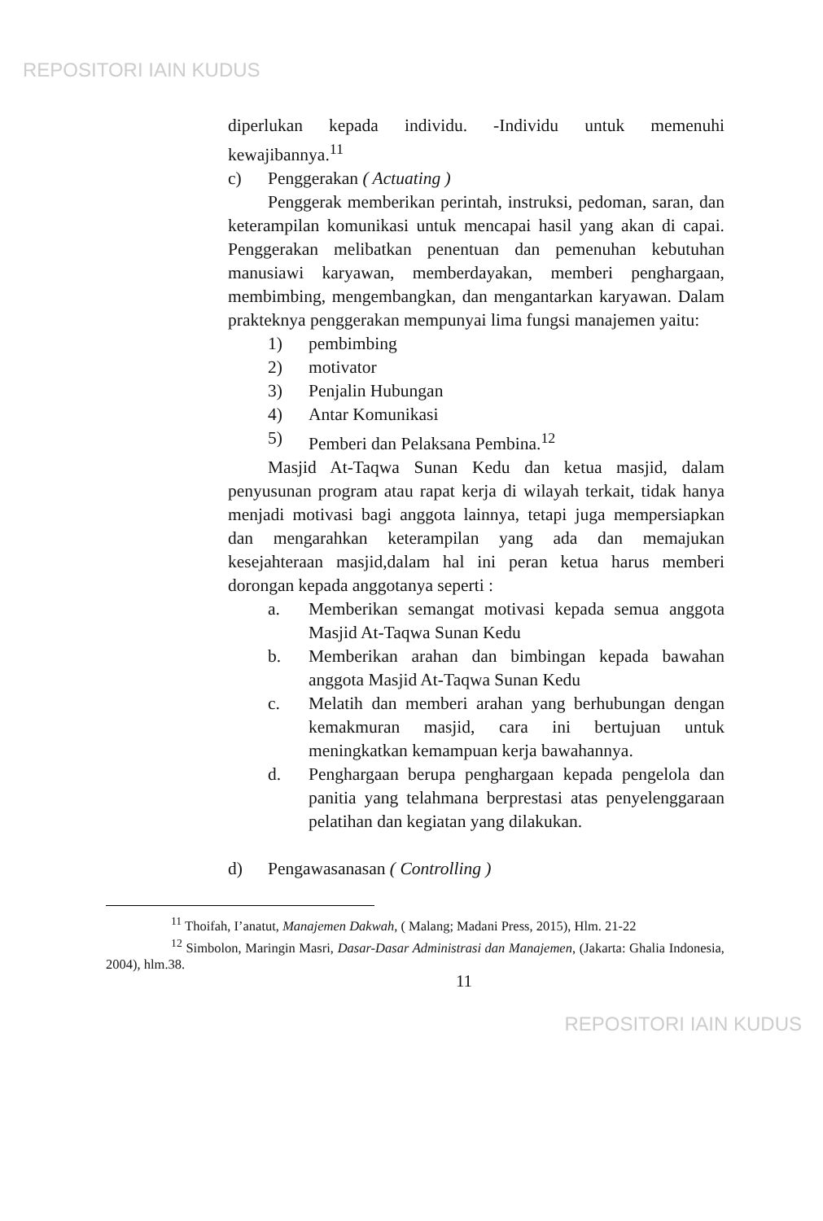REPOSITORI IAIN KUDUS
diperlukan kepada individu. -Individu untuk memenuhi kewajibannya.<sup>11</sup>
c) Penggerakan ( Actuating )
Penggerak memberikan perintah, instruksi, pedoman, saran, dan keterampilan komunikasi untuk mencapai hasil yang akan di capai. Penggerakan melibatkan penentuan dan pemenuhan kebutuhan manusiawi karyawan, memberdayakan, memberi penghargaan, membimbing, mengembangkan, dan mengantarkan karyawan. Dalam prakteknya penggerakan mempunyai lima fungsi manajemen yaitu:
1) pembimbing
2) motivator
3) Penjalin Hubungan
4) Antar Komunikasi
5) Pemberi dan Pelaksana Pembina.<sup>12</sup>
Masjid At-Taqwa Sunan Kedu dan ketua masjid, dalam penyusunan program atau rapat kerja di wilayah terkait, tidak hanya menjadi motivasi bagi anggota lainnya, tetapi juga mempersiapkan dan mengarahkan keterampilan yang ada dan memajukan kesejahteraan masjid,dalam hal ini peran ketua harus memberi dorongan kepada anggotanya seperti :
a. Memberikan semangat motivasi kepada semua anggota Masjid At-Taqwa Sunan Kedu
b. Memberikan arahan dan bimbingan kepada bawahan anggota Masjid At-Taqwa Sunan Kedu
c. Melatih dan memberi arahan yang berhubungan dengan kemakmuran masjid, cara ini bertujuan untuk meningkatkan kemampuan kerja bawahannya.
d. Penghargaan berupa penghargaan kepada pengelola dan panitia yang telahmana berprestasi atas penyelenggaraan pelatihan dan kegiatan yang dilakukan.
d) Pengawasanasan ( Controlling )
<sup>11</sup> Thoifah, I’anatut, Manajemen Dakwah, ( Malang; Madani Press, 2015), Hlm. 21-22
<sup>12</sup> Simbolon, Maringin Masri, Dasar-Dasar Administrasi dan Manajemen, (Jakarta: Ghalia Indonesia, 2004), hlm.38.
11
REPOSITORI IAIN KUDUS